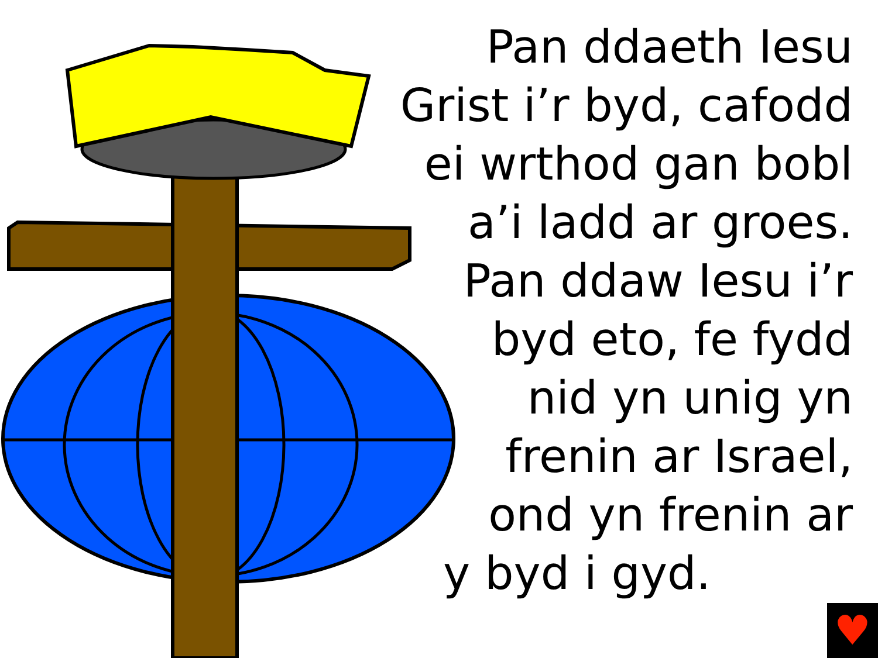Pan ddaeth Iesu
Grist i’r byd, cafodd
ei wrthod gan bobl
a’i ladd ar groes.
Pan ddaw Iesu i’r
byd eto, fe fydd
nid yn unig yn
frenin ar Israel,
ond yn frenin ar
y byd i gyd.
♥